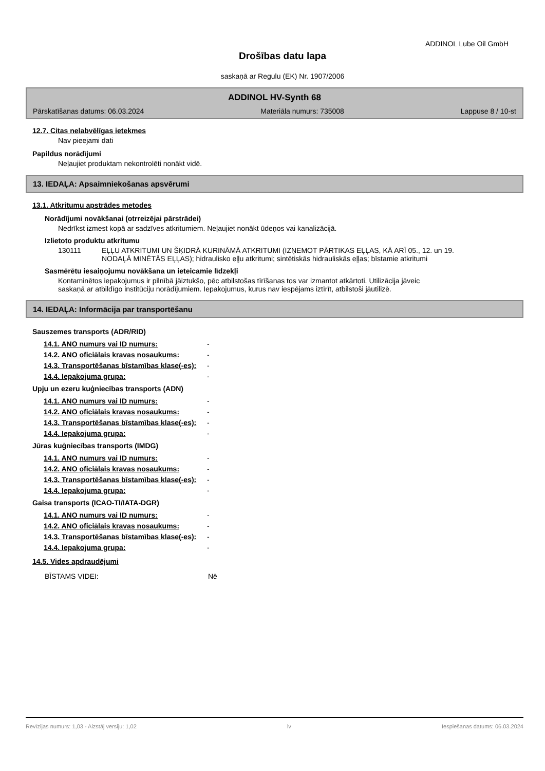ADDINOL Lube Oil GmbH
Drošības datu lapa
saskaņā ar Regulu (EK) Nr. 1907/2006
ADDINOL HV-Synth 68
Pārskatīšanas datums: 06.03.2024 Materiāla numurs: 735008 Lappuse 8 / 10-st
12.7. Citas nelabvēlīgas ietekmes
Nav pieejami dati
Papildus norādījumi
Neļaujiet produktam nekontrolēti nonākt vidē.
13. IEDAĻA: Apsaimniekošanas apsvērumi
13.1. Atkritumu apstrādes metodes
Norādījumi novākšanai (otrreizējai pārstrādei)
Nedrīkst izmest kopā ar sadzīves atkritumiem. Neļaujiet nonākt ūdeņos vai kanalizācijā.
Izlietoto produktu atkritumu
130111 EĻĻU ATKRITUMI UN ŠĶIDRĀ KURINĀMĀ ATKRITUMI (IZŅEMOT PĀRTIKAS EĻĻAS, KĀ ARĪ 05., 12. un 19. NODAĻĀ MINĒTĀS EĻĻAS); hidraulisko eļļu atkritumi; sintētiskās hidrauliskās eļļas; bīstamie atkritumi
Sasmērētu iesaiņojumu novākšana un ieteicamie līdzekļi
Kontaminētos iepakojumus ir pilnībā jāiztukšo, pēc atbilstošas tīrīšanas tos var izmantot atkārtoti. Utilizācija jāveic saskaņā ar atbildīgo institūciju norādījumiem. Iepakojumus, kurus nav iespējams iztīrīt, atbilstoši jāutilizē.
14. IEDAĻA: Informācija par transportēšanu
Sauszemes transports (ADR/RID)
14.1. ANO numurs vai ID numurs: -
14.2. ANO oficiālais kravas nosaukums: -
14.3. Transportēšanas bīstamības klase(-es): -
14.4. Iepakojuma grupa: -
Upju un ezeru kuģniecības transports (ADN)
14.1. ANO numurs vai ID numurs: -
14.2. ANO oficiālais kravas nosaukums: -
14.3. Transportēšanas bīstamības klase(-es): -
14.4. Iepakojuma grupa: -
Jūras kuģniecības transports (IMDG)
14.1. ANO numurs vai ID numurs: -
14.2. ANO oficiālais kravas nosaukums: -
14.3. Transportēšanas bīstamības klase(-es): -
14.4. Iepakojuma grupa: -
Gaisa transports (ICAO-TI/IATA-DGR)
14.1. ANO numurs vai ID numurs: -
14.2. ANO oficiālais kravas nosaukums: -
14.3. Transportēšanas bīstamības klase(-es): -
14.4. Iepakojuma grupa: -
14.5. Vides apdraudējumi
BĪSTAMS VIDEI: Nē
Revīzijas numurs: 1,03 - Aizstāj versiju: 1,02 lv Iespiešanas datums: 06.03.2024